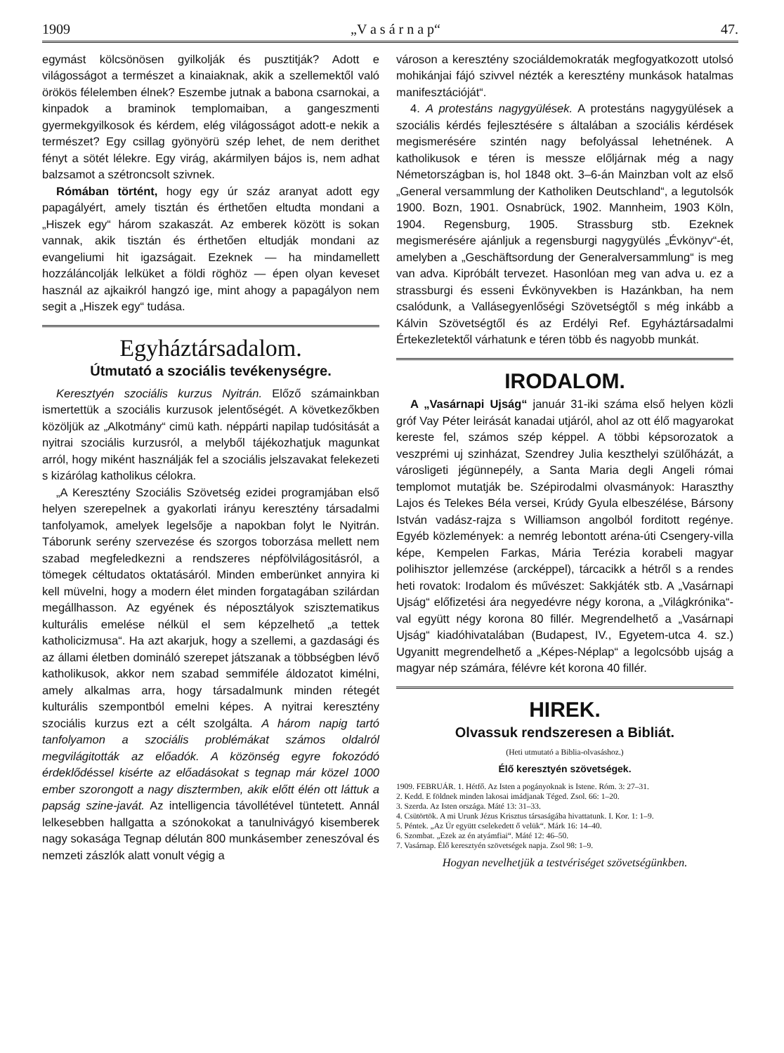1909 „V a s á r n a p“47.
egymást kölcsönösen gyilkolják és pusztitják? Adott e világosságot a természet a kinaiaknak, akik a szellemektől való örökös félelemben élnek? Eszembe jutnak a babona csarnokai, a kinpadok a braminok templomaiban, a gangeszmenti gyermekgyilkosok és kérdem, elég világosságot adott-e nekik a természet? Egy csillag gyönyörü szép lehet, de nem derithet fényt a sötét lélekre. Egy virág, akármilyen bájos is, nem adhat balzsamot a szétroncsolt szivnek.
Rómában történt, hogy egy úr száz aranyat adott egy papagályért, amely tisztán és érthetően eltudta mondani a „Hiszek egy“ három szakaszát. Az emberek között is sokan vannak, akik tisztán és érthetően eltudják mondani az evangeliumi hit igazságait. Ezeknek — ha mindamellett hozzáláncolják lelküket a földi röghöz — épen olyan keveset használ az ajkaikról hangzó ige, mint ahogy a papagályon nem segit a „Hiszek egy“ tudása.
Egyháztársadalom.
Útmutató a szociális tevékenységre.
Keresztyén szociális kurzus Nyitrán. Előző számainkban ismertettük a szociális kurzusok jelentőségét. A következőkben közöljük az „Alkotmány“ cimü kath. néppárti napilap tudósitását a nyitrai szociális kurzusról, a melyből tájékozhatjuk magunkat arról, hogy miként használják fel a szociális jelszavakat felekezeti s kizárólag katholikus célokra.
„A Keresztény Szociális Szövetség ezidei programjában első helyen szerepelnek a gyakorlati irányu keresztény társadalmi tanfolyamok, amelyek legelsője a napokban folyt le Nyitrán. Táborunk serény szervezése és szorgos toborzása mellett nem szabad megfeledkezni a rendszeres népfölvilágositásról, a tömegek céltudatos oktatásáról. Minden emberünket annyira ki kell müvelni, hogy a modern élet minden forgatagában szilárdan megállhasson. Az egyének és néposztályok szisztematikus kulturális emelése nélkül el sem képzelhető „a tettek katholicizmusa“. Ha azt akarjuk, hogy a szellemi, a gazdasági és az állami életben domináló szerepet játszanak a többségben lévő katholikusok, akkor nem szabad semmiféle áldozatot kimélni, amely alkalmas arra, hogy társadalmunk minden rétegét kulturális szempontból emelni képes. A nyitrai keresztény szociális kurzus ezt a célt szolgálta. A három napig tartó tanfolyamon a szociális problémákat számos oldalról megvilágitották az előadók. A közönség egyre fokozódó érdeklődéssel kisérte az előadásokat s tegnap már közel 1000 ember szorongott a nagy disztermben, akik előtt élén ott láttuk a papság szine-javát. Az intelligencia távollétével tüntetett. Annál lelkesebben hallgatta a szónokokat a tanulnivágyó kisemberek nagy sokasága Tegnap délután 800 munkásember zeneszóval és nemzeti zászlók alatt vonult végig a
városon a keresztény szociáldemokraták megfogyatkozott utolsó mohikánjai fájó szivvel nézték a keresztény munkások hatalmas manifesztációját“.
4. A protestáns nagygyülések. A protestáns nagygyülések a szociális kérdés fejlesztésére s általában a szociális kérdések megismerésére szintén nagy befolyással lehetnének. A katholikusok e téren is messze előljárnak még a nagy Németországban is, hol 1848 okt. 3–6-án Mainzban volt az első „General versammlung der Katholiken Deutschland“, a legutolsók 1900. Bozn, 1901. Osnabrück, 1902. Mannheim, 1903 Köln, 1904. Regensburg, 1905. Strassburg stb. Ezeknek megismerésére ajánljuk a regensburgi nagygyülés „Évkönyv“-ét, amelyben a „Geschäftsordung der Generalversammlung“ is meg van adva. Kipróbált tervezet. Hasonlóan meg van adva u. ez a strassburgi és esseni Évkönyvekben is Hazánkban, ha nem csalódunk, a Vallásegyenlőségi Szövetségtől s még inkább a Kálvin Szövetségtől és az Erdélyi Ref. Egyháztársadalmi Értekezletektől várhatunk e téren több és nagyobb munkát.
IRODALOM.
A „Vasárnapi Ujság“ január 31-iki száma első helyen közli gróf Vay Péter leirását kanadai utjáról, ahol az ott élő magyarokat kereste fel, számos szép képpel. A többi képsorozatok a veszprémi uj szinházat, Szendrey Julia keszthelyi szülőházát, a városligeti jégünnepély, a Santa Maria degli Angeli római templomot mutatják be. Szépirodalmi olvasmányok: Haraszthy Lajos és Telekes Béla versei, Krúdy Gyula elbeszélése, Bársony István vadász-rajza s Williamson angolból forditott regénye. Egyéb közlemények: a nemrég lebontott aréna-úti Csengery-villa képe, Kempelen Farkas, Mária Terézia korabeli magyar polihisztor jellemzése (arcképpel), tárcacikk a hétről s a rendes heti rovatok: Irodalom és művészet: Sakkjáték stb. A „Vasárnapi Ujság“ előfizetési ára negyedévre négy korona, a „Világkrónika“-val együtt négy korona 80 fillér. Megrendelhető a „Vasárnapi Ujság“ kiadóhivatalában (Budapest, IV., Egyetem-utca 4. sz.) Ugyanitt megrendelhető a „Képes-Néplap“ a legolcsóbb ujság a magyar nép számára, félévre két korona 40 fillér.
HIREK.
Olvassuk rendszeresen a Bibliát.
(Heti utmutató a Biblia-olvasáshoz.)
Élő keresztyén szövetségek.
1909. FEBRUÁR. 1. Hétfő. Az Isten a pogányoknak is Istene. Róm. 3: 27–31.
2. Kedd. E földnek minden lakosai imádjanak Téged. Zsol. 66: 1–20.
3. Szerda. Az Isten országa. Máté 13: 31–33.
4. Csütörtök. A mi Urunk Jézus Krisztus társaságába hivattatunk. I. Kor. 1: 1–9.
5. Péntek. „Az Úr együtt cselekedett ő velük“. Márk 16: 14–40.
6. Szombat. „Ezek az én atyámfiai“. Máté 12: 46–50.
7. Vasárnap. Élő keresztyén szövetségek napja. Zsol 98: 1–9.
Hogyan nevelhetjük a testvériséget szövetségünkben.